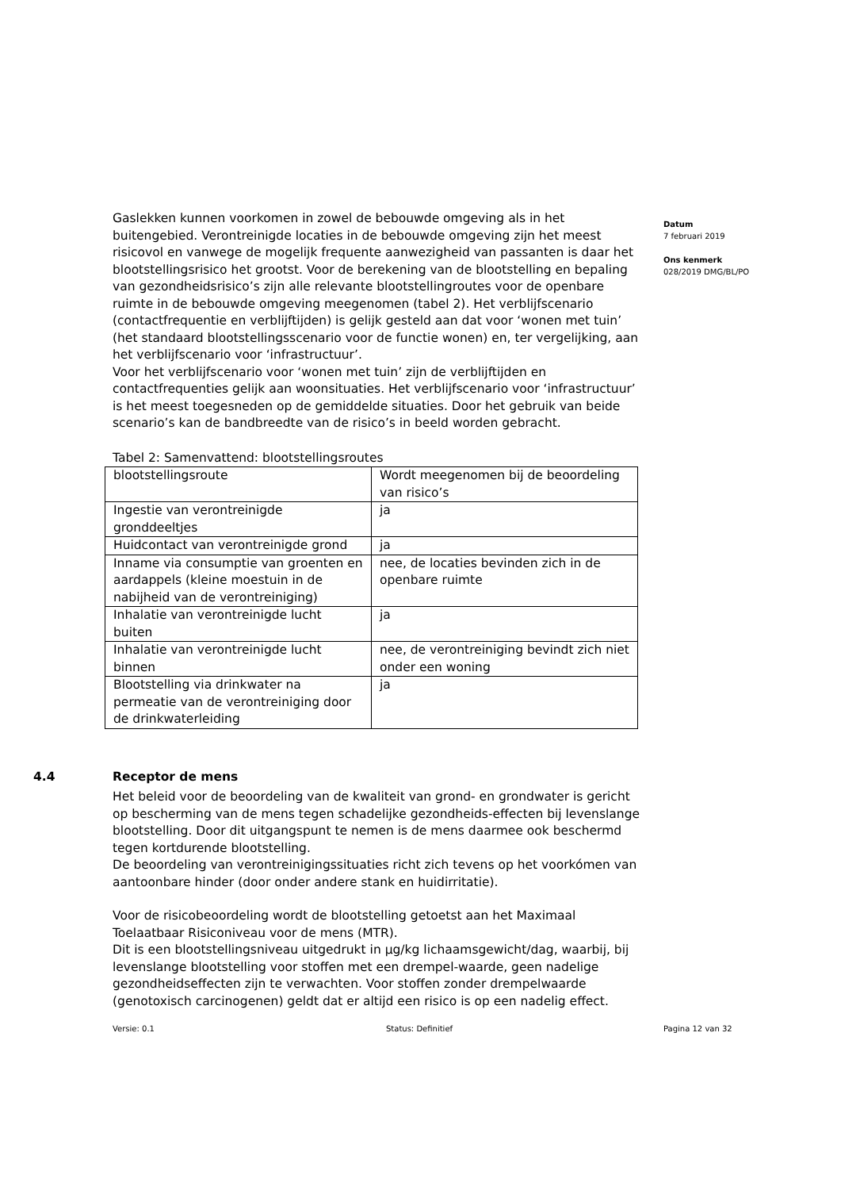Gaslekken kunnen voorkomen in zowel de bebouwde omgeving als in het buitengebied. Verontreinigde locaties in de bebouwde omgeving zijn het meest risicovol en vanwege de mogelijk frequente aanwezigheid van passanten is daar het blootstellingsrisico het grootst. Voor de berekening van de blootstelling en bepaling van gezondheidsrisico’s zijn alle relevante blootstellingroutes voor de openbare ruimte in de bebouwde omgeving meegenomen (tabel 2). Het verblijfscenario (contactfrequentie en verblijftijden) is gelijk gesteld aan dat voor ‘wonen met tuin’ (het standaard blootstellingsscenario voor de functie wonen) en, ter vergelijking, aan het verblijfscenario voor ‘infrastructuur’.
Voor het verblijfscenario voor ‘wonen met tuin’ zijn de verblijftijden en contactfrequenties gelijk aan woonsituaties. Het verblijfscenario voor ‘infrastructuur’ is het meest toegesneden op de gemiddelde situaties. Door het gebruik van beide scenario’s kan de bandbreedte van de risico’s in beeld worden gebracht.
Tabel 2: Samenvattend: blootstellingsroutes
| blootstellingsroute | Wordt meegenomen bij de beoordeling van risico’s |
| Ingestie van verontreinigde gronddeeltjes | ja |
| Huidcontact van verontreinigde grond | ja |
| Inname via consumptie van groenten en aardappels (kleine moestuin in de nabijheid van de verontreiniging) | nee, de locaties bevinden zich in de openbare ruimte |
| Inhalatie van verontreinigde lucht buiten | ja |
| Inhalatie van verontreinigde lucht binnen | nee, de verontreiniging bevindt zich niet onder een woning |
| Blootstelling via drinkwater na permeatie van de verontreiniging door de drinkwaterleiding | ja |
4.4 Receptor de mens
Het beleid voor de beoordeling van de kwaliteit van grond- en grondwater is gericht op bescherming van de mens tegen schadelijke gezondheids-effecten bij levenslange blootstelling. Door dit uitgangspunt te nemen is de mens daarmee ook beschermd tegen kortdurende blootstelling.
De beoordeling van verontreinigingssituaties richt zich tevens op het voorkómen van aantoonbare hinder (door onder andere stank en huidirritatie).
Voor de risicobeoordeling wordt de blootstelling getoetst aan het Maximaal Toelaatbaar Risiconiveau voor de mens (MTR).
Dit is een blootstellingsniveau uitgedrukt in µg/kg lichaamsgewicht/dag, waarbij, bij levenslange blootstelling voor stoffen met een drempel-waarde, geen nadelige gezondheidseffecten zijn te verwachten. Voor stoffen zonder drempelwaarde (genotoxisch carcinogenen) geldt dat er altijd een risico is op een nadelig effect.
Datum
7 februari 2019
Ons kenmerk
028/2019 DMG/BL/PO
Versie: 0.1 Status: Definitief Pagina 12 van 32